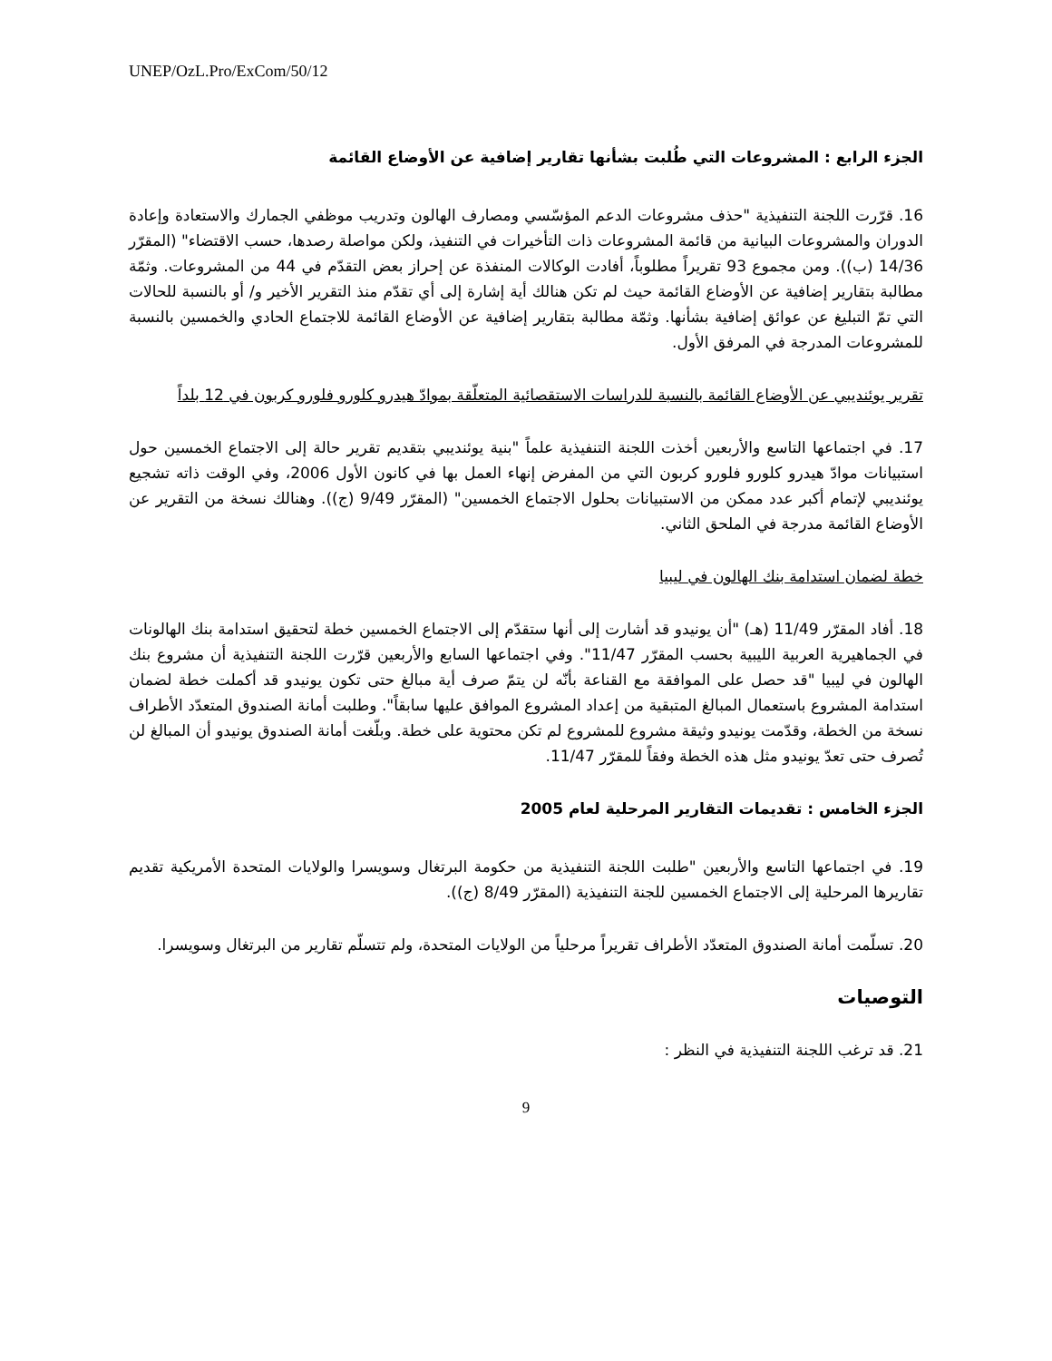UNEP/OzL.Pro/ExCom/50/12
الجزء الرابع : المشروعات التي طُلبت بشأنها تقارير إضافية عن الأوضاع القائمة
16. قرّرت اللجنة التنفيذية "حذف مشروعات الدعم المؤسّسي ومصارف الهالون وتدريب موظفي الجمارك والاستعادة وإعادة الدوران والمشروعات البيانية من قائمة المشروعات ذات التأخيرات في التنفيذ، ولكن مواصلة رصدها، حسب الاقتضاء" (المقرّر 14/36 (ب)). ومن مجموع 93 تقريراً مطلوباً، أفادت الوكالات المنفذة عن إحراز بعض التقدّم في 44 من المشروعات. وثمّة مطالبة بتقارير إضافية عن الأوضاع القائمة حيث لم تكن هنالك أية إشارة إلى أي تقدّم منذ التقرير الأخير و/ أو بالنسبة للحالات التي تمّ التبليغ عن عوائق إضافية بشأنها. وثمّة مطالبة بتقارير إضافية عن الأوضاع القائمة للاجتماع الحادي والخمسين بالنسبة للمشروعات المدرجة في المرفق الأول.
تقرير يوئنديبي عن الأوضاع القائمة بالنسبة للدراسات الاستقصائية المتعلّقة بموادّ هيدرو كلورو فلورو كربون في 12 بلداً
17. في اجتماعها التاسع والأربعين أخذت اللجنة التنفيذية علماً "بنية يوئنديبي بتقديم تقرير حالة إلى الاجتماع الخمسين حول استبيانات موادّ هيدرو كلورو فلورو كربون التي من المفرض إنهاء العمل بها في كانون الأول 2006، وفي الوقت ذاته تشجيع يوئنديبي لإتمام أكبر عدد ممكن من الاستبيانات بحلول الاجتماع الخمسين" (المقرّر 9/49 (ج)). وهنالك نسخة من التقرير عن الأوضاع القائمة مدرجة في الملحق الثاني.
خطة لضمان استدامة بنك الهالون في ليبيا
18. أفاد المقرّر 11/49 (هـ) "أن يونيدو قد أشارت إلى أنها ستقدّم إلى الاجتماع الخمسين خطة لتحقيق استدامة بنك الهالونات في الجماهيرية العربية الليبية بحسب المقرّر 11/47". وفي اجتماعها السابع والأربعين قرّرت اللجنة التنفيذية أن مشروع بنك الهالون في ليبيا "قد حصل على الموافقة مع القناعة بأنّه لن يتمّ صرف أية مبالغ حتى تكون يونيدو قد أكملت خطة لضمان استدامة المشروع باستعمال المبالغ المتبقية من إعداد المشروع الموافق عليها سابقاً". وطلبت أمانة الصندوق المتعدّد الأطراف نسخة من الخطة، وقدّمت يونيدو وثيقة مشروع للمشروع لم تكن محتوية على خطة. وبلّغت أمانة الصندوق يونيدو أن المبالغ لن تُصرف حتى تعدّ يونيدو مثل هذه الخطة وفقاً للمقرّر 11/47.
الجزء الخامس : تقديمات التقارير المرحلية لعام 2005
19. في اجتماعها التاسع والأربعين "طلبت اللجنة التنفيذية من حكومة البرتغال وسويسرا والولايات المتحدة الأمريكية تقديم تقاريرها المرحلية إلى الاجتماع الخمسين للجنة التنفيذية (المقرّر 8/49 (ج)).
20. تسلّمت أمانة الصندوق المتعدّد الأطراف تقريراً مرحلياً من الولايات المتحدة، ولم تتسلّم تقارير من البرتغال وسويسرا.
التوصيات
21. قد ترغب اللجنة التنفيذية في النظر :
9